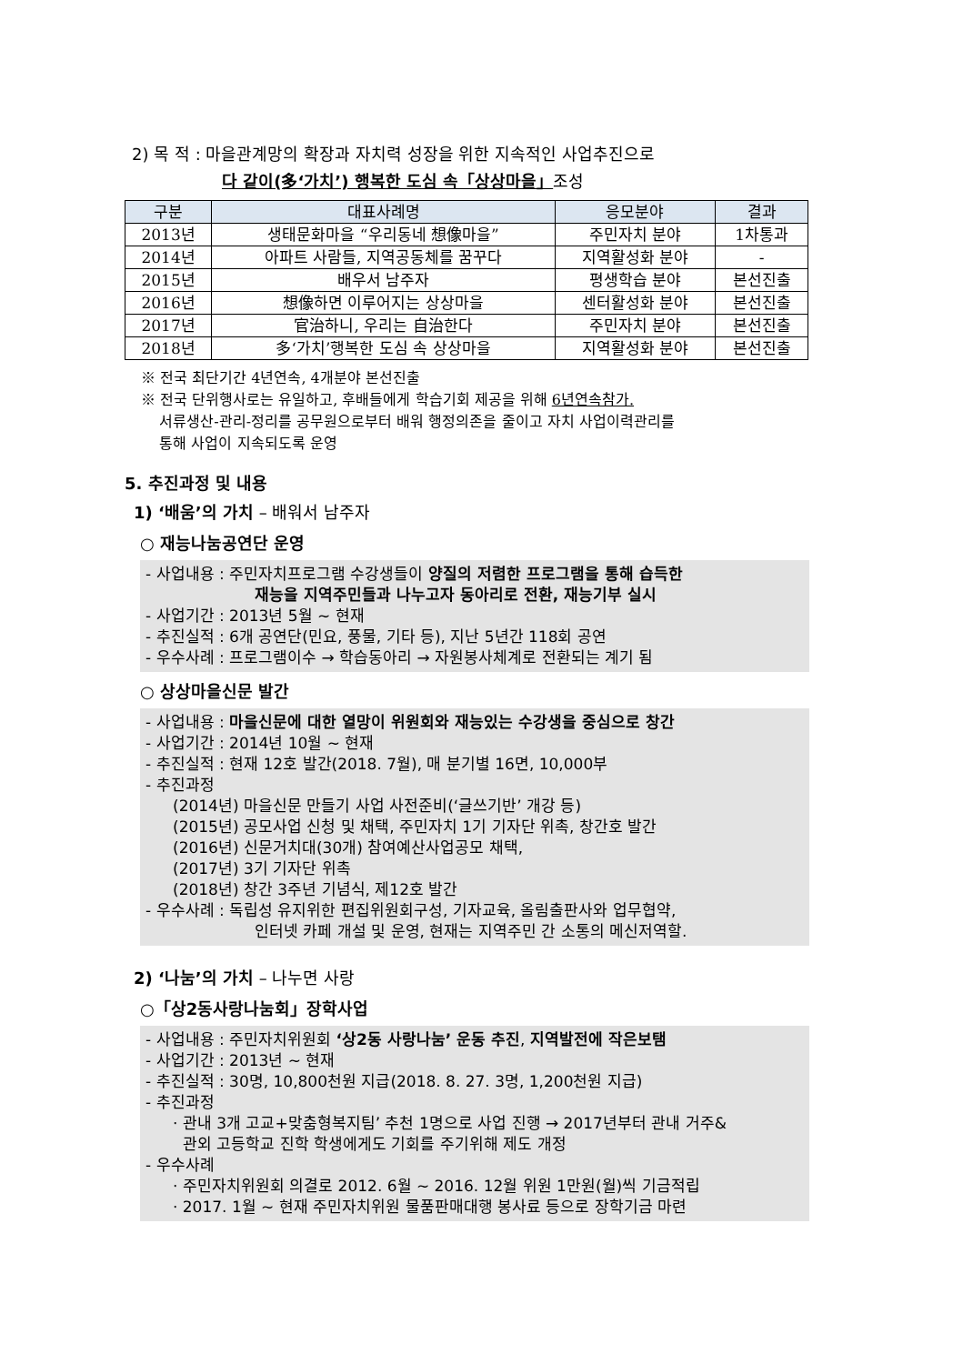2) 목 적 : 마을관계망의 확장과 자치력 성장을 위한 지속적인 사업추진으로
다 같이(多‘가치’) 행복한 도심 속「상상마을」조성
| 구분 | 대표사례명 | 응모분야 | 결과 |
| --- | --- | --- | --- |
| 2013년 | 생태문화마을 “우리동네 想像마을” | 주민자치 분야 | 1차통과 |
| 2014년 | 아파트 사람들, 지역공동체를 꿈꾸다 | 지역활성화 분야 | - |
| 2015년 | 배우서 남주자 | 평생학습 분야 | 본선진출 |
| 2016년 | 想像하면 이루어지는 상상마을 | 센터활성화 분야 | 본선진출 |
| 2017년 | 官治하니, 우리는 自治한다 | 주민자치 분야 | 본선진출 |
| 2018년 | 多‘가치’행복한 도심 속 상상마을 | 지역활성화 분야 | 본선진출 |
※ 전국 최단기간 4년연속, 4개분야 본선진출
※ 전국 단위행사로는 유일하고, 후배들에게 학습기회 제공을 위해 6년연속참가.
서류생산-관리-정리를 공무원으로부터 배워 행정의존을 줄이고 자치 사업이력관리를
통해 사업이 지속되도록 운영
5. 추진과정 및 내용
1) ‘배움’의 가치 – 배워서 남주자
○ 재능나눔공연단 운영
- 사업내용 : 주민자치프로그램 수강생들이 양질의 저렴한 프로그램을 통해 습득한
재능을 지역주민들과 나누고자 동아리로 전환, 재능기부 실시
- 사업기간 : 2013년 5월 ~ 현재
- 추진실적 : 6개 공연단(민요, 풍물, 기타 등), 지난 5년간 118회 공연
- 우수사례 : 프로그램이수 → 학습동아리 → 자원봉사체계로 전환되는 계기 됨
○ 상상마을신문 발간
- 사업내용 : 마을신문에 대한 열망이 위원회와 재능있는 수강생을 중심으로 창간
- 사업기간 : 2014년 10월 ~ 현재
- 추진실적 : 현재 12호 발간(2018. 7월), 매 분기별 16면, 10,000부
- 추진과정
(2014년) 마을신문 만들기 사업 사전준비(‘글쓰기반’ 개강 등)
(2015년) 공모사업 신청 및 채택, 주민자치 1기 기자단 위촉, 창간호 발간
(2016년) 신문거치대(30개) 참여예산사업공모 채택,
(2017년) 3기 기자단 위촉
(2018년) 창간 3주년 기념식, 제12호 발간
- 우수사례 : 독립성 유지위한 편집위원회구성, 기자교육, 올림출판사와 업무협약,
인터넷 카페 개설 및 운영, 현재는 지역주민 간 소통의 메신저역할.
2) ‘나눔’의 가치 – 나누면 사랑
○「상2동사랑나눔회」장학사업
- 사업내용 : 주민자치위원회 ‘상2동 사랑나눔’ 운동 추진, 지역발전에 작은보탬
- 사업기간 : 2013년 ~ 현재
- 추진실적 : 30명, 10,800천원 지급(2018. 8. 27. 3명, 1,200천원 지급)
- 추진과정
· 관내 3개 고교+맞춤형복지팀’ 추천 1명으로 사업 진행 → 2017년부터 관내 거주&
관외 고등학교 진학 학생에게도 기회를 주기위해 제도 개정
- 우수사례
· 주민자치위원회 의결로 2012. 6월 ~ 2016. 12월 위원 1만원(월)씩 기금적립
· 2017. 1월 ~ 현재 주민자치위원 물품판매대행 봉사료 등으로 장학기금 마련